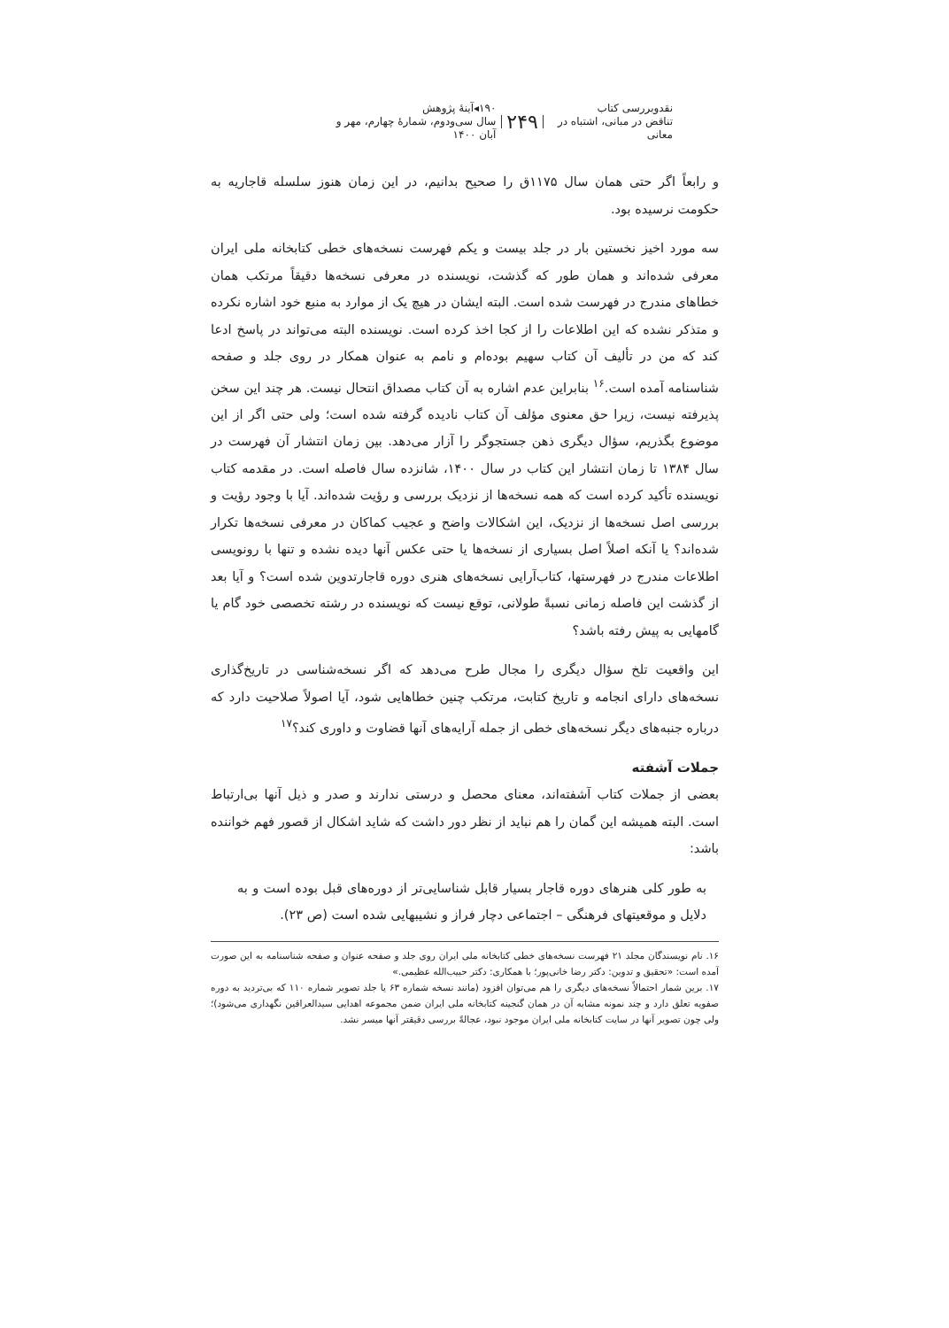نقدوبررسی کتاب
تناقض در مبانی، اشتباه در معانی
۲۴۹
۱۹۰◂آینهٔ پژوهش
سال سی‌ودوم، شماره‌ٔ چهارم، مهر و آبان ۱۴۰۰
و رابعاً اگر حتی همان سال ۱۱۷۵ق را صحیح بدانیم، در این زمان هنوز سلسله قاجاریه به حکومت نرسیده بود.
سه مورد اخیز نخستین بار در جلد بیست و یکم فهرست نسخه‌های خطی کتابخانه ملی ایران معرفی شده‌اند و همان طور که گذشت، نویسنده در معرفی نسخه‌ها دقیقاً مرتکب همان خطاهای مندرج در فهرست شده است. البته ایشان در هیچ یک از موارد به منبع خود اشاره نکرده و متذکر نشده که این اطلاعات را از کجا اخذ کرده است. نویسنده البته می‌تواند در پاسخ ادعا کند که من در تألیف آن کتاب سهیم بوده‌ام و نامم به عنوان همکار در روی جلد و صفحه شناسنامه آمده است.<sup>۱۶</sup> بنابراین عدم اشاره به آن کتاب مصداق انتحال نیست. هر چند این سخن پذیرفته نیست، زیرا حق معنوی مؤلف آن کتاب نادیده گرفته شده است؛ ولی حتی اگر از این موضوع بگذریم، سؤال دیگری ذهن جستجوگر را آزار می‌دهد. بین زمان انتشار آن فهرست در سال ۱۳۸۴ تا زمان انتشار این کتاب در سال ۱۴۰۰، شانزده سال فاصله است. در مقدمه کتاب نویسنده تأکید کرده است که همه نسخه‌ها از نزدیک بررسی و رؤیت شده‌اند. آیا با وجود رؤیت و بررسی اصل نسخه‌ها از نزدیک، این اشکالات واضح و عجیب کماکان در معرفی نسخه‌ها تکرار شده‌اند؟ یا آنکه اصلاً اصل بسیاری از نسخه‌ها یا حتی عکس آنها دیده نشده و تنها با رونویسی اطلاعات مندرج در فهرستها، کتاب‌آرایی نسخه‌های هنری دوره قاجارتدوین شده است؟ و آیا بعد از گذشت این فاصله زمانی نسبةً طولانی، توقع نیست که نویسنده در رشته تخصصی خود گام یا گامهایی به پیش رفته باشد؟
این واقعیت تلخ سؤال دیگری را مجال طرح می‌دهد که اگر نسخه‌شناسی در تاریخ‌گذاری نسخه‌های دارای انجامه و تاریخ کتابت، مرتکب چنین خطاهایی شود، آیا اصولاً صلاحیت دارد که درباره جنبه‌های دیگر نسخه‌های خطی از جمله آرایه‌های آنها قضاوت و داوری کند؟<sup>۱۷</sup>
جملات آشفته
بعضی از جملات کتاب آشفته‌اند، معنای محصل و درستی ندارند و صدر و ذیل آنها بی‌ارتباط است. البته همیشه این گمان را هم نباید از نظر دور داشت که شاید اشکال از قصور فهم خواننده باشد:
به طور کلی هنرهای دوره قاجار بسیار قابل شناسایی‌تر از دوره‌های قبل بوده است و به دلایل و موقعیتهای فرهنگی – اجتماعی دچار فراز و نشیبهایی شده است (ص ۲۳).
۱۶. نام نویسندگان مجلد ۲۱ فهرست نسخه‌های خطی کتابخانه ملی ایران روی جلد و صفحه عنوان و صفحه شناسنامه به این صورت آمده است: «تحقیق و تدوین: دکتر رضا خانی‌پور؛ با همکاری: دکتر حبیب‌الله عظیمی.»
۱۷. برین شمار احتمالاً نسخه‌های دیگری را هم می‌توان افزود (مانند نسخه شماره ۶۳ یا جلد تصویر شماره ۱۱۰ که بی‌تردید به دوره صفویه تعلق دارد و چند نمونه مشابه آن در همان گنجینه کتابخانه ملی ایران ضمن مجموعه اهدایی سیدالعراقین نگهداری می‌شود)؛ ولی چون تصویر آنها در سایت کتابخانه ملی ایران موجود نبود، عجالةً بررسی دقیقتر آنها میسر نشد.